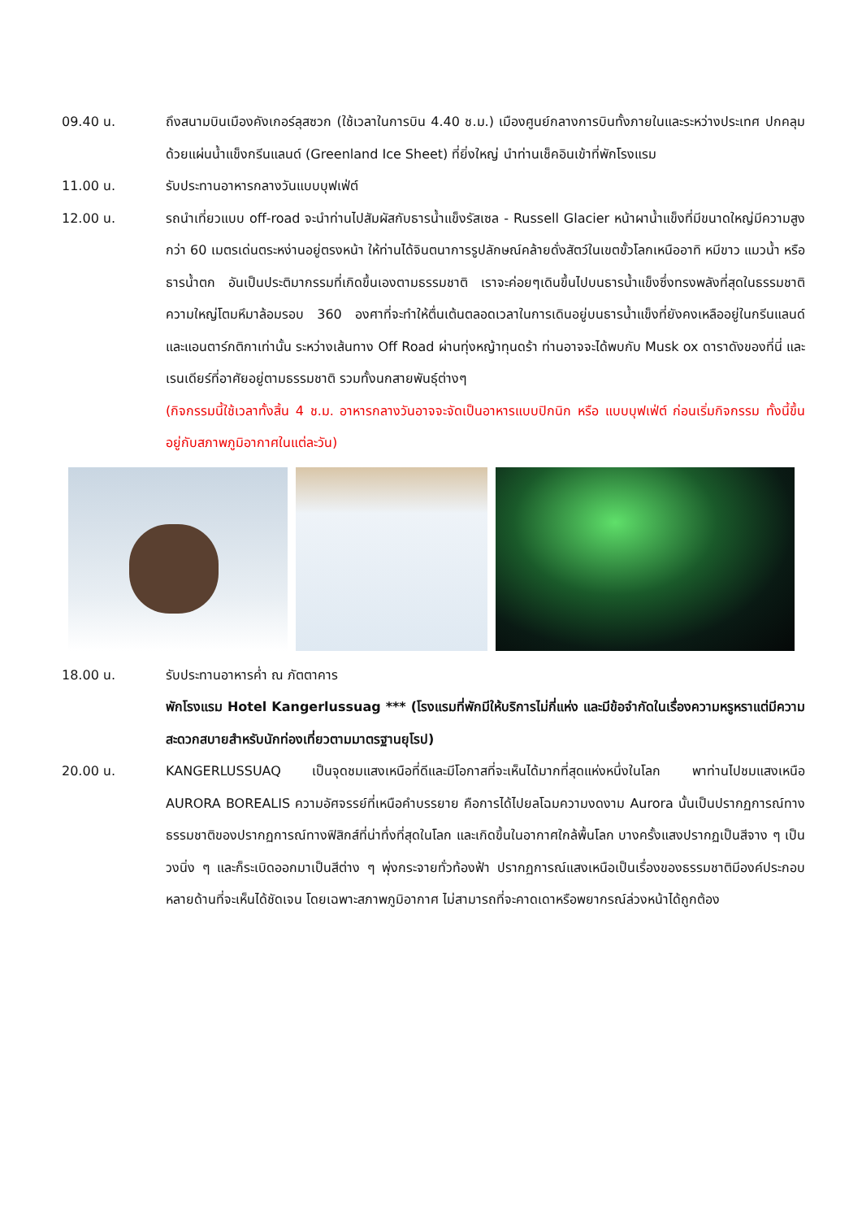09.40 น. ถึงสนามบินเมืองคังเกอร์ลุสซวก (ใช้เวลาในการบิน 4.40 ช.ม.) เมืองศูนย์กลางการบินทั้งภายในและระหว่างประเทศ ปกคลุมด้วยแผ่นน้ำแข็งกรีนแลนด์ (Greenland Ice Sheet) ที่ยิ่งใหญ่ นำท่านเช็คอินเข้าที่พักโรงแรม
11.00 น. รับประทานอาหารกลางวันแบบบุฟเฟ่ต์
12.00 น. รถนำเที่ยวแบบ off-road จะนำท่านไปสัมผัสกับธารน้ำแข็งรัสเซล - Russell Glacier หน้าผาน้ำแข็งที่มีขนาดใหญ่มีความสูงกว่า 60 เมตรเด่นตระหง่านอยู่ตรงหน้า ให้ท่านได้จินตนาการรูปลักษณ์คล้ายดั่งสัตว์ในเขตขั้วโลกเหนืออาทิ หมีขาว แมวน้ำ หรือธารน้ำตก อันเป็นประติมากรรมที่เกิดขึ้นเองตามธรรมชาติ เราจะค่อยๆเดินขึ้นไปบนธารน้ำแข็งซึ่งทรงพลังที่สุดในธรรมชาติ ความใหญ่โตมหึมาล้อมรอบ 360 องศาที่จะทำให้ตื่นเต้นตลอดเวลาในการเดินอยู่บนธารน้ำแข็งที่ยังคงเหลืออยู่ในกรีนแลนด์ และแอนตาร์กติกาเท่านั้น ระหว่างเส้นทาง Off Road ผ่านทุ่งหญ้าทุนดร้า ท่านอาจจะได้พบกับ Musk ox ดาราดังของที่นี่ และเรนเดียร์ที่อาศัยอยู่ตามธรรมชาติ รวมทั้งนกสายพันธุ์ต่างๆ
(กิจกรรมนี้ใช้เวลาทั้งสิ้น 4 ช.ม. อาหารกลางวันอาจจะจัดเป็นอาหารแบบปิกนิก หรือ แบบบุฟเฟ่ต์ ก่อนเริ่มกิจกรรม ทั้งนี้ขึ้นอยู่กับสภาพภูมิอากาศในแต่ละวัน)
18.00 น. รับประทานอาหารค่ำ ณ ภัตตาคาร
พักโรงแรม Hotel Kangerlussuag *** (โรงแรมที่พักมีให้บริการไม่กี่แห่ง และมีข้อจำกัดในเรื่องความหรูหราแต่มีความสะดวกสบายสำหรับนักท่องเที่ยวตามมาตรฐานยุโรป)
20.00 น. KANGERLUSSUAQ เป็นจุดชมแสงเหนือที่ดีและมีโอกาสที่จะเห็นได้มากที่สุดแห่งหนึ่งในโลก พาท่านไปชมแสงเหนือ AURORA BOREALIS ความอัศจรรย์ที่เหนือคำบรรยาย คือการได้ไปยลโฉมความงดงาม Aurora นั้นเป็นปรากฏการณ์ทางธรรมชาติของปรากฏการณ์ทางฟิสิกส์ที่น่าทึ่งที่สุดในโลก และเกิดขึ้นในอากาศใกล้พื้นโลก บางครั้งแสงปรากฏเป็นสีจาง ๆ เป็นวงนิ่ง ๆ และก็ระเบิดออกมาเป็นสีต่าง ๆ พุ่งกระจายทั่วท้องฟ้า ปรากฏการณ์แสงเหนือเป็นเรื่องของธรรมชาติมีองค์ประกอบหลายด้านที่จะเห็นได้ชัดเจน โดยเฉพาะสภาพภูมิอากาศ ไม่สามารถที่จะคาดเดาหรือพยากรณ์ล่วงหน้าได้ถูกต้อง